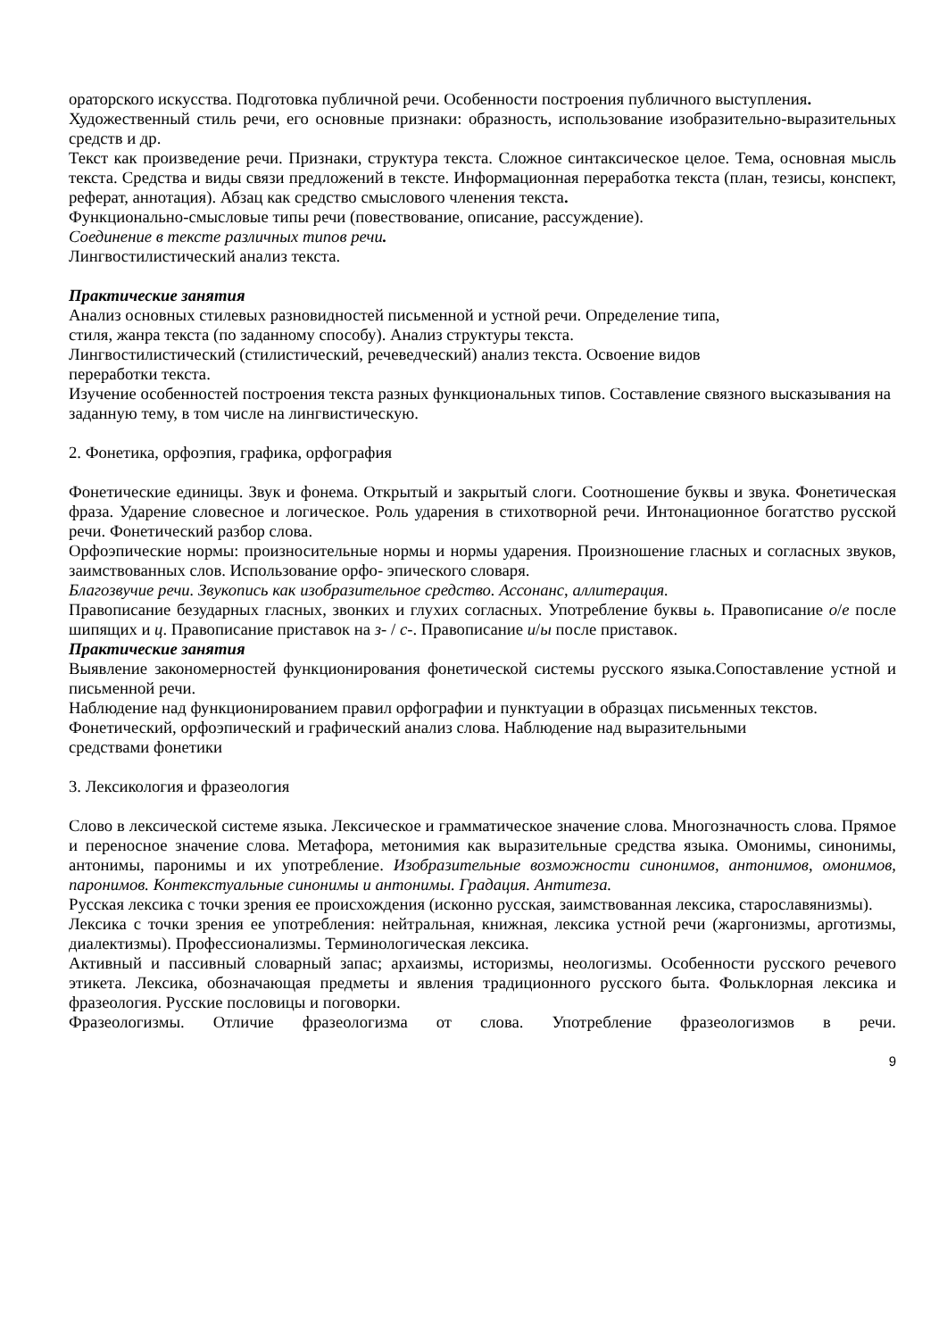ораторского искусства. Подготовка публичной речи. Особенности построения публичного выступления.
Художественный стиль речи, его основные признаки: образность, использование изобразительно-выразительных средств и др.
Текст как произведение речи. Признаки, структура текста. Сложное синтаксическое целое. Тема, основная мысль текста. Средства и виды связи предложений в тексте. Информационная переработка текста (план, тезисы, конспект, реферат, аннотация). Абзац как средство смыслового членения текста.
Функционально-смысловые типы речи (повествование, описание, рассуждение).
Соединение в тексте различных типов речи.
Лингвостилистический анализ текста.
Практические занятия
Анализ основных стилевых разновидностей письменной и устной речи. Определение типа,
стиля, жанра текста (по заданному способу). Анализ структуры текста.
Лингвостилистический (стилистический, речеведческий) анализ текста. Освоение видов
переработки текста.
Изучение особенностей построения текста разных функциональных типов. Составление связного высказывания на заданную тему, в том числе на лингвистическую.
2. Фонетика, орфоэпия, графика, орфография
Фонетические единицы. Звук и фонема. Открытый и закрытый слоги. Соотношение буквы и звука. Фонетическая фраза. Ударение словесное и логическое. Роль ударения в стихотворной речи. Интонационное богатство русской речи. Фонетический разбор слова.
Орфоэпические нормы: произносительные нормы и нормы ударения. Произношение гласных и согласных звуков, заимствованных слов. Использование орфо- эпического словаря.
Благозвучие речи. Звукопись как изобразительное средство. Ассонанс, аллитерация.
Правописание безударных гласных, звонких и глухих согласных. Употребление буквы ь. Правописание о/е после шипящих и ц. Правописание приставок на з- / с-. Правописание и/ы после приставок.
Практические занятия
Выявление закономерностей функционирования фонетической системы русского языка.Сопоставление устной и письменной речи.
Наблюдение над функционированием правил орфографии и пунктуации в образцах письменных текстов.
Фонетический, орфоэпический и графический анализ слова. Наблюдение над выразительными
средствами фонетики
3. Лексикология и фразеология
Слово в лексической системе языка. Лексическое и грамматическое значение слова. Многозначность слова. Прямое и переносное значение слова. Метафора, метонимия как выразительные средства языка. Омонимы, синонимы, антонимы, паронимы и их употребление. Изобразительные возможности синонимов, антонимов, омонимов, паронимов. Контекстуальные синонимы и антонимы. Градация. Антитеза.
Русская лексика с точки зрения ее происхождения (исконно русская, заимствованная лексика, старославянизмы).
Лексика с точки зрения ее употребления: нейтральная, книжная, лексика устной речи (жаргонизмы, арготизмы, диалектизмы). Профессионализмы. Терминологическая лексика.
Активный и пассивный словарный запас; архаизмы, историзмы, неологизмы. Особенности русского речевого этикета. Лексика, обозначающая предметы и явления традиционного русского быта. Фольклорная лексика и фразеология. Русские пословицы и поговорки.
Фразеологизмы. Отличие фразеологизма от слова. Употребление фразеологизмов в речи.
9